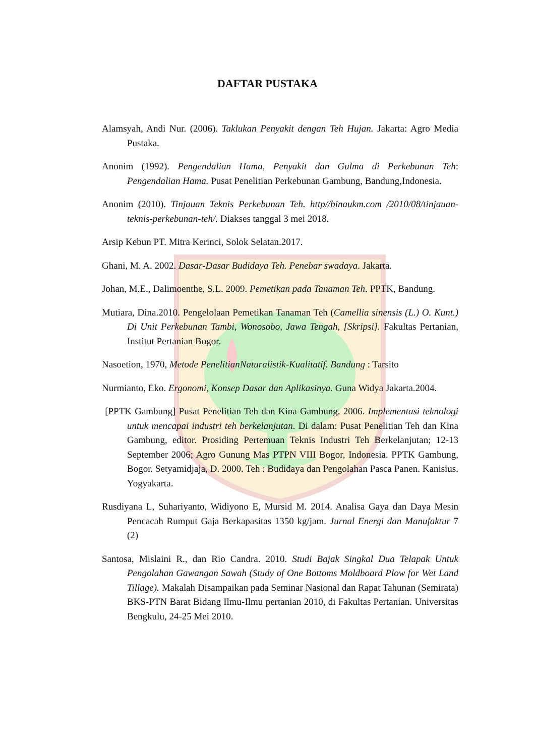DAFTAR PUSTAKA
Alamsyah, Andi Nur. (2006). Taklukan Penyakit dengan Teh Hujan. Jakarta: Agro Media Pustaka.
Anonim (1992). Pengendalian Hama, Penyakit dan Gulma di Perkebunan Teh: Pengendalian Hama. Pusat Penelitian Perkebunan Gambung, Bandung,Indonesia.
Anonim (2010). Tinjauan Teknis Perkebunan Teh. http//binaukm.com /2010/08/tinjauan-teknis-perkebunan-teh/. Diakses tanggal 3 mei 2018.
Arsip Kebun PT. Mitra Kerinci, Solok Selatan.2017.
Ghani, M. A. 2002. Dasar-Dasar Budidaya Teh. Penebar swadaya. Jakarta.
Johan, M.E., Dalimoenthe, S.L. 2009. Pemetikan pada Tanaman Teh. PPTK, Bandung.
Mutiara, Dina.2010. Pengelolaan Pemetikan Tanaman Teh (Camellia sinensis (L.) O. Kunt.) Di Unit Perkebunan Tambi, Wonosobo, Jawa Tengah, [Skripsi]. Fakultas Pertanian, Institut Pertanian Bogor.
Nasoetion, 1970, Metode PenelitianNaturalistik-Kualitatif. Bandung : Tarsito
Nurmianto, Eko. Ergonomi, Konsep Dasar dan Aplikasinya. Guna Widya Jakarta.2004.
[PPTK Gambung] Pusat Penelitian Teh dan Kina Gambung. 2006. Implementasi teknologi untuk mencapai industri teh berkelanjutan. Di dalam: Pusat Penelitian Teh dan Kina Gambung, editor. Prosiding Pertemuan Teknis Industri Teh Berkelanjutan; 12-13 September 2006; Agro Gunung Mas PTPN VIII Bogor, Indonesia. PPTK Gambung, Bogor. Setyamidjaja, D. 2000. Teh : Budidaya dan Pengolahan Pasca Panen. Kanisius. Yogyakarta.
Rusdiyana L, Suhariyanto, Widiyono E, Mursid M. 2014. Analisa Gaya dan Daya Mesin Pencacah Rumput Gaja Berkapasitas 1350 kg/jam. Jurnal Energi dan Manufaktur 7 (2)
Santosa, Mislaini R., dan Rio Candra. 2010. Studi Bajak Singkal Dua Telapak Untuk Pengolahan Gawangan Sawah (Study of One Bottoms Moldboard Plow for Wet Land Tillage). Makalah Disampaikan pada Seminar Nasional dan Rapat Tahunan (Semirata) BKS-PTN Barat Bidang Ilmu-Ilmu pertanian 2010, di Fakultas Pertanian. Universitas Bengkulu, 24-25 Mei 2010.